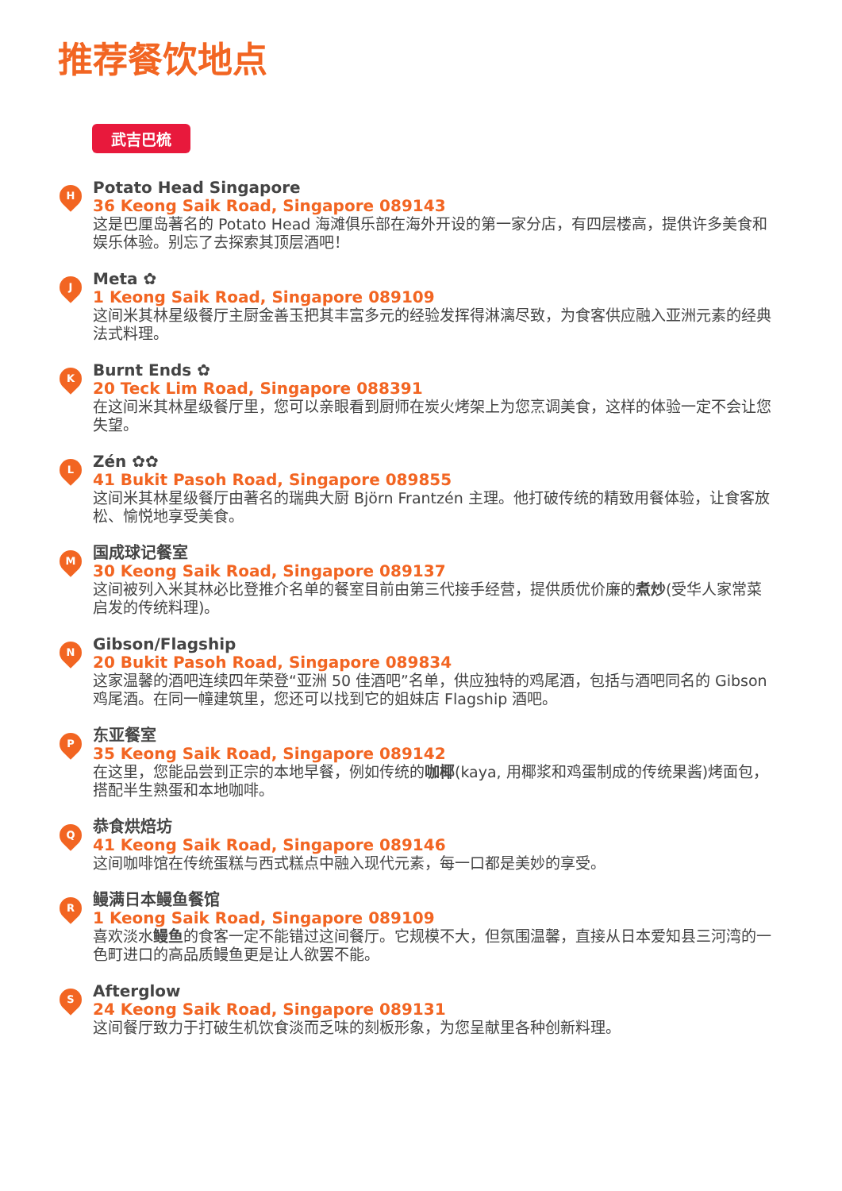推荐餐饮地点
武吉巴梳
H
Potato Head Singapore
36 Keong Saik Road, Singapore 089143
这是巴厘岛著名的 Potato Head 海滩俱乐部在海外开设的第一家分店，有四层楼高，提供许多美食和娱乐体验。别忘了去探索其顶层酒吧！
J
Meta ✿
1 Keong Saik Road, Singapore 089109
这间米其林星级餐厅主厨金善玉把其丰富多元的经验发挥得淋漓尽致，为食客供应融入亚洲元素的经典法式料理。
K
Burnt Ends ✿
20 Teck Lim Road, Singapore 088391
在这间米其林星级餐厅里，您可以亲眼看到厨师在炭火烤架上为您烹调美食，这样的体验一定不会让您失望。
L
Zén ✿✿
41 Bukit Pasoh Road, Singapore 089855
这间米其林星级餐厅由著名的瑞典大厨 Björn Frantzén 主理。他打破传统的精致用餐体验，让食客放松、愉悦地享受美食。
M
国成球记餐室
30 Keong Saik Road, Singapore 089137
这间被列入米其林必比登推介名单的餐室目前由第三代接手经营，提供质优价廉的煮炒(受华人家常菜启发的传统料理)。
N
Gibson/Flagship
20 Bukit Pasoh Road, Singapore 089834
这家温馨的酒吧连续四年荣登“亚洲 50 佳酒吧”名单，供应独特的鸡尾酒，包括与酒吧同名的 Gibson 鸡尾酒。在同一幢建筑里，您还可以找到它的姐妹店 Flagship 酒吧。
P
东亚餐室
35 Keong Saik Road, Singapore 089142
在这里，您能品尝到正宗的本地早餐，例如传统的咖椰(kaya, 用椰浆和鸡蛋制成的传统果酱)烤面包，搭配半生熟蛋和本地咖啡。
Q
恭食烘焙坊
41 Keong Saik Road, Singapore 089146
这间咖啡馆在传统蛋糕与西式糕点中融入现代元素，每一口都是美妙的享受。
R
鳗满日本鳗鱼餐馆
1 Keong Saik Road, Singapore 089109
喜欢淡水鳗鱼的食客一定不能错过这间餐厅。它规模不大，但氛围温馨，直接从日本爱知县三河湾的一色町进口的高品质鳗鱼更是让人欲罢不能。
S
Afterglow
24 Keong Saik Road, Singapore 089131
这间餐厅致力于打破生机饮食淡而乏味的刻板形象，为您呈献里各种创新料理。